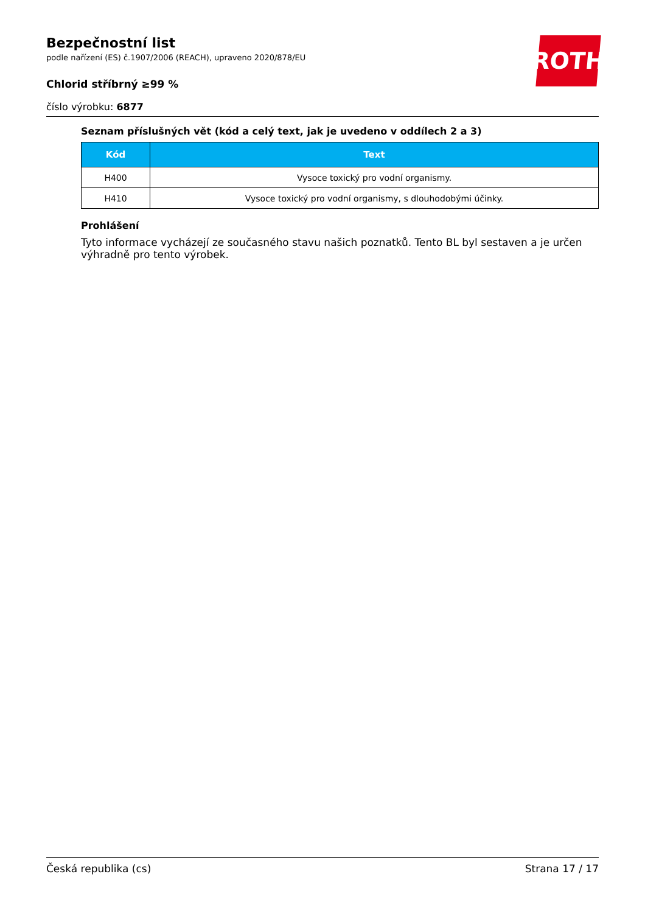Bezpečnostní list
podle nařízení (ES) č.1907/2006 (REACH), upraveno 2020/878/EU
Chlorid stříbrný ≥99 %
číslo výrobku: 6877
ROTH
Seznam příslušných vět (kód a celý text, jak je uvedeno v oddílech 2 a 3)
| Kód | Text |
| --- | --- |
| H400 | Vysoce toxický pro vodní organismy. |
| H410 | Vysoce toxický pro vodní organismy, s dlouhodobými účinky. |
Prohlášení
Tyto informace vycházejí ze současného stavu našich poznatků. Tento BL byl sestaven a je určen výhradně pro tento výrobek.
Česká republika (cs) Strana 17 / 17